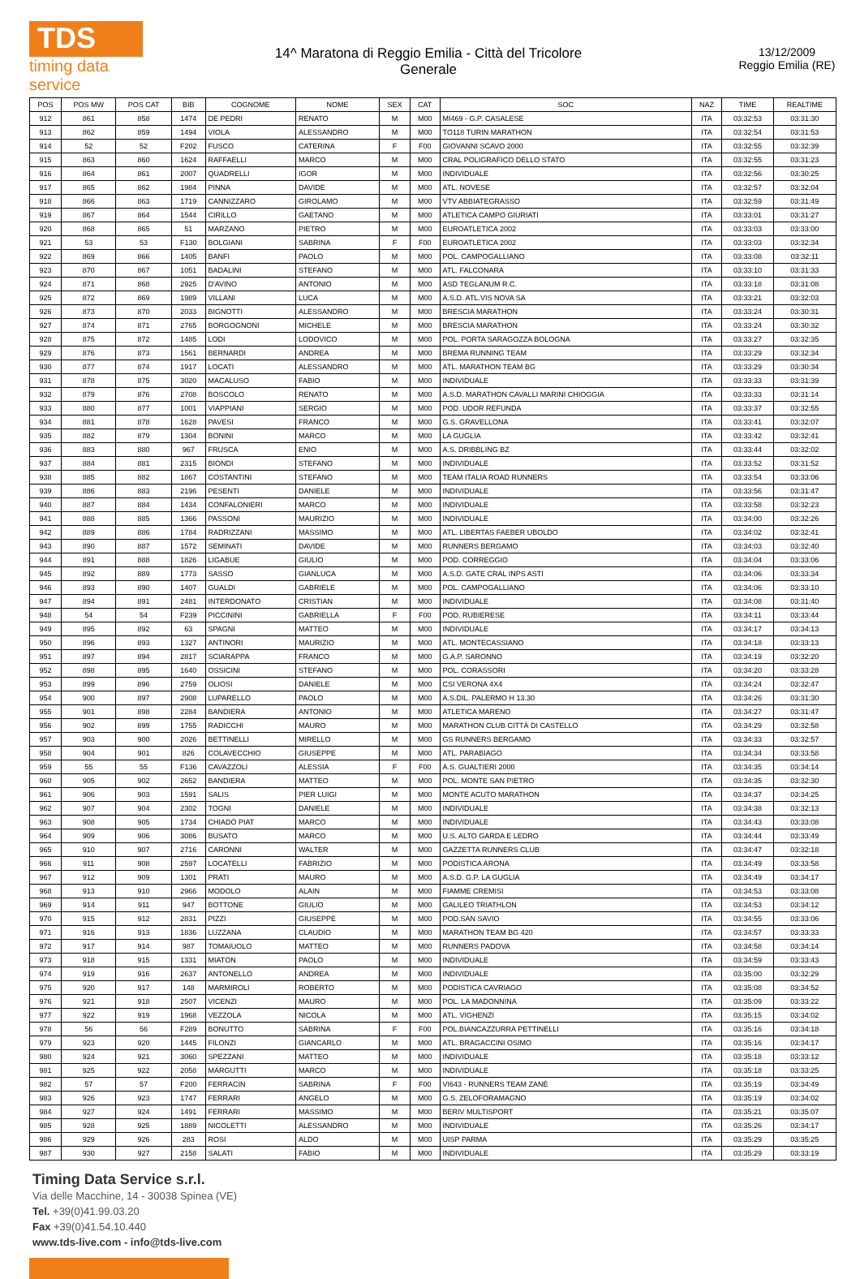TDS
timing data service
14^ Maratona di Reggio Emilia - Città del Tricolore
Generale
13/12/2009
Reggio Emilia (RE)
| POS | POS MW | POS CAT | BIB | COGNOME | NOME | SEX | CAT | SOC | NAZ | TIME | REALTIME |
| --- | --- | --- | --- | --- | --- | --- | --- | --- | --- | --- | --- |
| 912 | 861 | 858 | 1474 | DE PEDRI | RENATO | M | M00 | MI469 - G.P. CASALESE | ITA | 03:32:53 | 03:31:30 |
| 913 | 862 | 859 | 1494 | VIOLA | ALESSANDRO | M | M00 | TO118 TURIN MARATHON | ITA | 03:32:54 | 03:31:53 |
| 914 | 52 | 52 | F202 | FUSCO | CATERINA | F | F00 | GIOVANNI SCAVO 2000 | ITA | 03:32:55 | 03:32:39 |
| 915 | 863 | 860 | 1624 | RAFFAELLI | MARCO | M | M00 | CRAL POLIGRAFICO DELLO STATO | ITA | 03:32:55 | 03:31:23 |
| 916 | 864 | 861 | 2007 | QUADRELLI | IGOR | M | M00 | INDIVIDUALE | ITA | 03:32:56 | 03:30:25 |
| 917 | 865 | 862 | 1984 | PINNA | DAVIDE | M | M00 | ATL. NOVESE | ITA | 03:32:57 | 03:32:04 |
| 918 | 866 | 863 | 1719 | CANNIZZARO | GIROLAMO | M | M00 | VTV ABBIATEGRASSO | ITA | 03:32:59 | 03:31:49 |
| 919 | 867 | 864 | 1544 | CIRILLO | GAETANO | M | M00 | ATLETICA CAMPO GIURIATI | ITA | 03:33:01 | 03:31:27 |
| 920 | 868 | 865 | 51 | MARZANO | PIETRO | M | M00 | EUROATLETICA 2002 | ITA | 03:33:03 | 03:33:00 |
| 921 | 53 | 53 | F130 | BOLGIANI | SABRINA | F | F00 | EUROATLETICA 2002 | ITA | 03:33:03 | 03:32:34 |
| 922 | 869 | 866 | 1405 | BANFI | PAOLO | M | M00 | POL. CAMPOGALLIANO | ITA | 03:33:08 | 03:32:11 |
| 923 | 870 | 867 | 1051 | BADALINI | STEFANO | M | M00 | ATL. FALCONARA | ITA | 03:33:10 | 03:31:33 |
| 924 | 871 | 868 | 2925 | D'AVINO | ANTONIO | M | M00 | ASD TEGLANUM R.C. | ITA | 03:33:18 | 03:31:08 |
| 925 | 872 | 869 | 1989 | VILLANI | LUCA | M | M00 | A.S.D. ATL.VIS NOVA SA | ITA | 03:33:21 | 03:32:03 |
| 926 | 873 | 870 | 2033 | BIGNOTTI | ALESSANDRO | M | M00 | BRESCIA MARATHON | ITA | 03:33:24 | 03:30:31 |
| 927 | 874 | 871 | 2765 | BORGOGNONI | MICHELE | M | M00 | BRESCIA MARATHON | ITA | 03:33:24 | 03:30:32 |
| 928 | 875 | 872 | 1485 | LODI | LODOVICO | M | M00 | POL. PORTA SARAGOZZA BOLOGNA | ITA | 03:33:27 | 03:32:35 |
| 929 | 876 | 873 | 1561 | BERNARDI | ANDREA | M | M00 | BREMA RUNNING TEAM | ITA | 03:33:29 | 03:32:34 |
| 930 | 877 | 874 | 1917 | LOCATI | ALESSANDRO | M | M00 | ATL. MARATHON TEAM BG | ITA | 03:33:29 | 03:30:34 |
| 931 | 878 | 875 | 3020 | MACALUSO | FABIO | M | M00 | INDIVIDUALE | ITA | 03:33:33 | 03:31:39 |
| 932 | 879 | 876 | 2708 | BOSCOLO | RENATO | M | M00 | A.S.D. MARATHON CAVALLI MARINI CHIOGGIA | ITA | 03:33:33 | 03:31:14 |
| 933 | 880 | 877 | 1001 | VIAPPIANI | SERGIO | M | M00 | POD. UDOR REFUNDA | ITA | 03:33:37 | 03:32:55 |
| 934 | 881 | 878 | 1628 | PAVESI | FRANCO | M | M00 | G.S. GRAVELLONA | ITA | 03:33:41 | 03:32:07 |
| 935 | 882 | 879 | 1304 | BONINI | MARCO | M | M00 | LA GUGLIA | ITA | 03:33:42 | 03:32:41 |
| 936 | 883 | 880 | 967 | FRUSCA | ENIO | M | M00 | A.S. DRIBBLING BZ | ITA | 03:33:44 | 03:32:02 |
| 937 | 884 | 881 | 2315 | BIONDI | STEFANO | M | M00 | INDIVIDUALE | ITA | 03:33:52 | 03:31:52 |
| 938 | 885 | 882 | 1867 | COSTANTINI | STEFANO | M | M00 | TEAM ITALIA ROAD RUNNERS | ITA | 03:33:54 | 03:33:06 |
| 939 | 886 | 883 | 2196 | PESENTI | DANIELE | M | M00 | INDIVIDUALE | ITA | 03:33:56 | 03:31:47 |
| 940 | 887 | 884 | 1434 | CONFALONIERI | MARCO | M | M00 | INDIVIDUALE | ITA | 03:33:58 | 03:32:23 |
| 941 | 888 | 885 | 1366 | PASSONI | MAURIZIO | M | M00 | INDIVIDUALE | ITA | 03:34:00 | 03:32:26 |
| 942 | 889 | 886 | 1784 | RADRIZZANI | MASSIMO | M | M00 | ATL. LIBERTAS FAEBER UBOLDO | ITA | 03:34:02 | 03:32:41 |
| 943 | 890 | 887 | 1572 | SEMINATI | DAVIDE | M | M00 | RUNNERS BERGAMO | ITA | 03:34:03 | 03:32:40 |
| 944 | 891 | 888 | 1826 | LIGABUE | GIULIO | M | M00 | POD. CORREGGIO | ITA | 03:34:04 | 03:33:06 |
| 945 | 892 | 889 | 1773 | SASSO | GIANLUCA | M | M00 | A.S.D. GATE CRAL INPS ASTI | ITA | 03:34:06 | 03:33:34 |
| 946 | 893 | 890 | 1407 | GUALDI | GABRIELE | M | M00 | POL. CAMPOGALLIANO | ITA | 03:34:06 | 03:33:10 |
| 947 | 894 | 891 | 2481 | INTERDONATO | CRISTIAN | M | M00 | INDIVIDUALE | ITA | 03:34:08 | 03:31:40 |
| 948 | 54 | 54 | F239 | PICCININI | GABRIELLA | F | F00 | POD. RUBIERESE | ITA | 03:34:11 | 03:33:44 |
| 949 | 895 | 892 | 63 | SPAGNI | MATTEO | M | M00 | INDIVIDUALE | ITA | 03:34:17 | 03:34:13 |
| 950 | 896 | 893 | 1327 | ANTINORI | MAURIZIO | M | M00 | ATL. MONTECASSIANO | ITA | 03:34:18 | 03:33:13 |
| 951 | 897 | 894 | 2817 | SCIARAPPA | FRANCO | M | M00 | G.A.P. SARONNO | ITA | 03:34:19 | 03:32:20 |
| 952 | 898 | 895 | 1640 | OSSICINI | STEFANO | M | M00 | POL. CORASSORI | ITA | 03:34:20 | 03:33:28 |
| 953 | 899 | 896 | 2759 | OLIOSI | DANIELE | M | M00 | CSI VERONA 4X4 | ITA | 03:34:24 | 03:32:47 |
| 954 | 900 | 897 | 2908 | LUPARELLO | PAOLO | M | M00 | A.S.DIL. PALERMO H 13.30 | ITA | 03:34:26 | 03:31:30 |
| 955 | 901 | 898 | 2284 | BANDIERA | ANTONIO | M | M00 | ATLETICA MARENO | ITA | 03:34:27 | 03:31:47 |
| 956 | 902 | 899 | 1755 | RADICCHI | MAURO | M | M00 | MARATHON CLUB CITTÀ DI CASTELLO | ITA | 03:34:29 | 03:32:58 |
| 957 | 903 | 900 | 2026 | BETTINELLI | MIRELLO | M | M00 | GS RUNNERS BERGAMO | ITA | 03:34:33 | 03:32:57 |
| 958 | 904 | 901 | 826 | COLAVECCHIO | GIUSEPPE | M | M00 | ATL. PARABIAGO | ITA | 03:34:34 | 03:33:58 |
| 959 | 55 | 55 | F136 | CAVAZZOLI | ALESSIA | F | F00 | A.S. GUALTIERI 2000 | ITA | 03:34:35 | 03:34:14 |
| 960 | 905 | 902 | 2652 | BANDIERA | MATTEO | M | M00 | POL. MONTE SAN PIETRO | ITA | 03:34:35 | 03:32:30 |
| 961 | 906 | 903 | 1591 | SALIS | PIER LUIGI | M | M00 | MONTE ACUTO MARATHON | ITA | 03:34:37 | 03:34:25 |
| 962 | 907 | 904 | 2302 | TOGNI | DANIELE | M | M00 | INDIVIDUALE | ITA | 03:34:38 | 03:32:13 |
| 963 | 908 | 905 | 1734 | CHIADÒ PIAT | MARCO | M | M00 | INDIVIDUALE | ITA | 03:34:43 | 03:33:08 |
| 964 | 909 | 906 | 3086 | BUSATO | MARCO | M | M00 | U.S. ALTO GARDA E LEDRO | ITA | 03:34:44 | 03:33:49 |
| 965 | 910 | 907 | 2716 | CARONNI | WALTER | M | M00 | GAZZETTA RUNNERS CLUB | ITA | 03:34:47 | 03:32:18 |
| 966 | 911 | 908 | 2597 | LOCATELLI | FABRIZIO | M | M00 | PODISTICA ARONA | ITA | 03:34:49 | 03:33:58 |
| 967 | 912 | 909 | 1301 | PRATI | MAURO | M | M00 | A.S.D. G.P. LA GUGLIA | ITA | 03:34:49 | 03:34:17 |
| 968 | 913 | 910 | 2966 | MODOLO | ALAIN | M | M00 | FIAMME CREMISI | ITA | 03:34:53 | 03:33:08 |
| 969 | 914 | 911 | 947 | BOTTONE | GIULIO | M | M00 | GALILEO TRIATHLON | ITA | 03:34:53 | 03:34:12 |
| 970 | 915 | 912 | 2831 | PIZZI | GIUSEPPE | M | M00 | POD.SAN SAVIO | ITA | 03:34:55 | 03:33:06 |
| 971 | 916 | 913 | 1836 | LUZZANA | CLAUDIO | M | M00 | MARATHON TEAM BG 420 | ITA | 03:34:57 | 03:33:33 |
| 972 | 917 | 914 | 987 | TOMAIUOLO | MATTEO | M | M00 | RUNNERS PADOVA | ITA | 03:34:58 | 03:34:14 |
| 973 | 918 | 915 | 1331 | MIATON | PAOLO | M | M00 | INDIVIDUALE | ITA | 03:34:59 | 03:33:43 |
| 974 | 919 | 916 | 2637 | ANTONELLO | ANDREA | M | M00 | INDIVIDUALE | ITA | 03:35:00 | 03:32:29 |
| 975 | 920 | 917 | 148 | MARMIROLI | ROBERTO | M | M00 | PODISTICA CAVRIAGO | ITA | 03:35:08 | 03:34:52 |
| 976 | 921 | 918 | 2507 | VICENZI | MAURO | M | M00 | POL. LA MADONNINA | ITA | 03:35:09 | 03:33:22 |
| 977 | 922 | 919 | 1968 | VEZZOLA | NICOLA | M | M00 | ATL. VIGHENZI | ITA | 03:35:15 | 03:34:02 |
| 978 | 56 | 56 | F289 | BONUTTO | SABRINA | F | F00 | POL.BIANCAZZURRA PETTINELLI | ITA | 03:35:16 | 03:34:18 |
| 979 | 923 | 920 | 1445 | FILONZI | GIANCARLO | M | M00 | ATL. BRAGACCINI OSIMO | ITA | 03:35:16 | 03:34:17 |
| 980 | 924 | 921 | 3060 | SPEZZANI | MATTEO | M | M00 | INDIVIDUALE | ITA | 03:35:18 | 03:33:12 |
| 981 | 925 | 922 | 2058 | MARGUTTI | MARCO | M | M00 | INDIVIDUALE | ITA | 03:35:18 | 03:33:25 |
| 982 | 57 | 57 | F200 | FERRACIN | SABRINA | F | F00 | VI643 - RUNNERS TEAM ZANÈ | ITA | 03:35:19 | 03:34:49 |
| 983 | 926 | 923 | 1747 | FERRARI | ANGELO | M | M00 | G.S. ZELOFORAMAGNO | ITA | 03:35:19 | 03:34:02 |
| 984 | 927 | 924 | 1491 | FERRARI | MASSIMO | M | M00 | BERIV MULTISPORT | ITA | 03:35:21 | 03:35:07 |
| 985 | 928 | 925 | 1889 | NICOLETTI | ALESSANDRO | M | M00 | INDIVIDUALE | ITA | 03:35:26 | 03:34:17 |
| 986 | 929 | 926 | 283 | ROSI | ALDO | M | M00 | UISP PARMA | ITA | 03:35:29 | 03:35:25 |
| 987 | 930 | 927 | 2158 | SALATI | FABIO | M | M00 | INDIVIDUALE | ITA | 03:35:29 | 03:33:19 |
Timing Data Service s.r.l.
Via delle Macchine, 14 - 30038 Spinea (VE)
Tel. +39(0)41.99.03.20
Fax +39(0)41.54.10.440
www.tds-live.com - info@tds-live.com